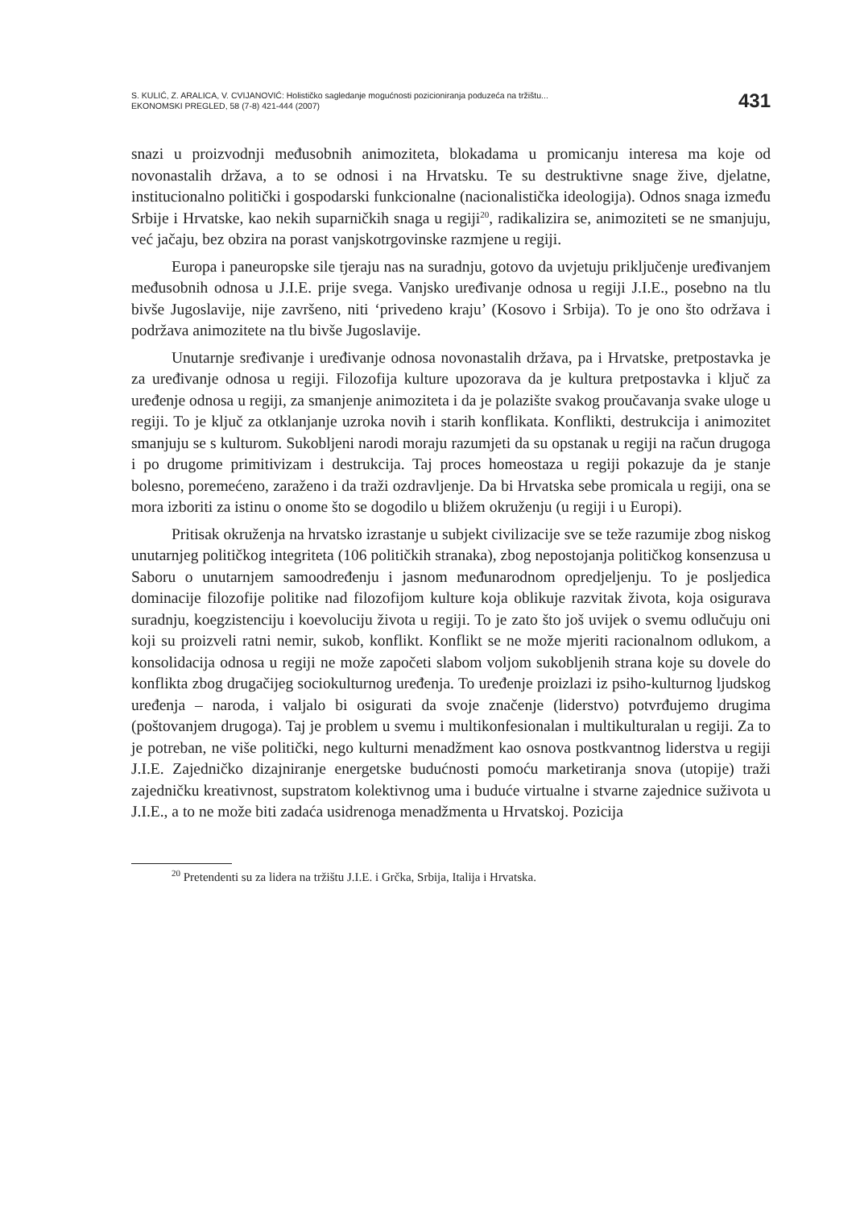S. KULIĆ, Z. ARALICA, V. CVIJANOVIĆ: Holističko sagledanje mogućnosti pozicioniranja poduzeća na tržištu...
EKONOMSKI PREGLED, 58 (7-8) 421-444 (2007)
431
snazi u proizvodnji međusobnih animoziteta, blokadama u promicanju interesa ma koje od novonastalih država, a to se odnosi i na Hrvatsku. Te su destruktivne snage žive, djelatne, institucionalno politički i gospodarski funkcionalne (nacionalistička ideologija). Odnos snaga između Srbije i Hrvatske, kao nekih suparničkih snaga u regiji<sup>20</sup>, radikalizira se, animoziteti se ne smanjuju, već jačaju, bez obzira na porast vanjskotrgovinske razmjene u regiji.
Europa i paneuropske sile tjeraju nas na suradnju, gotovo da uvjetuju priključenje uređivanjem međusobnih odnosa u J.I.E. prije svega. Vanjsko uređivanje odnosa u regiji J.I.E., posebno na tlu bivše Jugoslavije, nije završeno, niti ‘privedeno kraju’ (Kosovo i Srbija). To je ono što održava i podržava animozitete na tlu bivše Jugoslavije.
Unutarnje sređivanje i uređivanje odnosa novonastalih država, pa i Hrvatske, pretpostavka je za uređivanje odnosa u regiji. Filozofija kulture upozorava da je kultura pretpostavka i ključ za uređenje odnosa u regiji, za smanjenje animoziteta i da je polazište svakog proučavanja svake uloge u regiji. To je ključ za otklanjanje uzroka novih i starih konflikata. Konflikti, destrukcija i animozitet smanjuju se s kulturom. Sukobljeni narodi moraju razumjeti da su opstanak u regiji na račun drugoga i po drugome primitivizam i destrukcija. Taj proces homeostaza u regiji pokazuje da je stanje bolesno, poremećeno, zaraženo i da traži ozdravljenje. Da bi Hrvatska sebe promicala u regiji, ona se mora izboriti za istinu o onome što se dogodilo u bližem okruženju (u regiji i u Europi).
Pritisak okruženja na hrvatsko izrastanje u subjekt civilizacije sve se teže razumije zbog niskog unutarnjeg političkog integriteta (106 političkih stranaka), zbog nepostojanja političkog konsenzusa u Saboru o unutarnjem samoodređenju i jasnom međunarodnom opredjeljenju. To je posljedica dominacije filozofije politike nad filozofijom kulture koja oblikuje razvitak života, koja osigurava suradnju, koegzistenciju i koevoluciju života u regiji. To je zato što još uvijek o svemu odlučuju oni koji su proizveli ratni nemir, sukob, konflikt. Konflikt se ne može mjeriti racionalnom odlukom, a konsolidacija odnosa u regiji ne može započeti slabom voljom sukobljenih strana koje su dovele do konflikta zbog drugačijeg sociokulturnog uređenja. To uređenje proizlazi iz psiho-kulturnog ljudskog uređenja – naroda, i valjalo bi osigurati da svoje značenje (liderstvo) potvrđujemo drugima (poštovanjem drugoga). Taj je problem u svemu i multikonfesionalan i multikulturalan u regiji. Za to je potreban, ne više politički, nego kulturni menadžment kao osnova postkvantnog liderstva u regiji J.I.E. Zajedničko dizajniranje energetske budućnosti pomoću marketiranja snova (utopije) traži zajedničku kreativnost, supstratom kolektivnog uma i buduće virtualne i stvarne zajednice suživota u J.I.E., a to ne može biti zadaća usidrenoga menadžmenta u Hrvatskoj. Pozicija
<sup>20</sup> Pretendenti su za lidera na tržištu J.I.E. i Grčka, Srbija, Italija i Hrvatska.